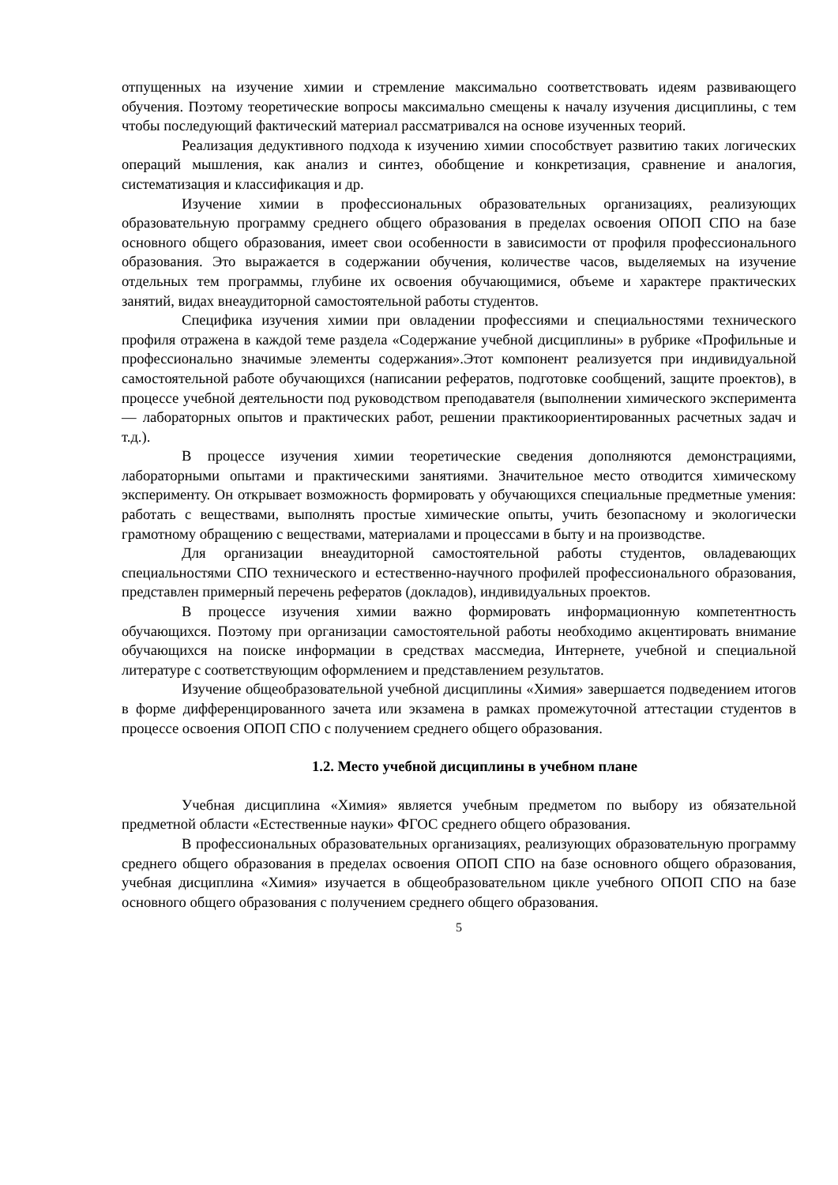отпущенных на изучение химии и стремление максимально соответствовать идеям развивающего обучения. Поэтому теоретические вопросы максимально смещены к началу изучения дисциплины, с тем чтобы последующий фактический материал рассматривался на основе изученных теорий.
Реализация дедуктивного подхода к изучению химии способствует развитию таких логических операций мышления, как анализ и синтез, обобщение и конкретизация, сравнение и аналогия, систематизация и классификация и др.
Изучение химии в профессиональных образовательных организациях, реализующих образовательную программу среднего общего образования в пределах освоения ОПОП СПО на базе основного общего образования, имеет свои особенности в зависимости от профиля профессионального образования. Это выражается в содержании обучения, количестве часов, выделяемых на изучение отдельных тем программы, глубине их освоения обучающимися, объеме и характере практических занятий, видах внеаудиторной самостоятельной работы студентов.
Специфика изучения химии при овладении профессиями и специальностями технического профиля отражена в каждой теме раздела «Содержание учебной дисциплины» в рубрике «Профильные и профессионально значимые элементы содержания».Этот компонент реализуется при индивидуальной самостоятельной работе обучающихся (написании рефератов, подготовке сообщений, защите проектов), в процессе учебной деятельности под руководством преподавателя (выполнении химического эксперимента — лабораторных опытов и практических работ, решении практикоориентированных расчетных задач и т.д.).
В процессе изучения химии теоретические сведения дополняются демонстрациями, лабораторными опытами и практическими занятиями. Значительное место отводится химическому эксперименту. Он открывает возможность формировать у обучающихся специальные предметные умения: работать с веществами, выполнять простые химические опыты, учить безопасному и экологически грамотному обращению с веществами, материалами и процессами в быту и на производстве.
Для организации внеаудиторной самостоятельной работы студентов, овладевающих специальностями СПО технического и естественно-научного профилей профессионального образования, представлен примерный перечень рефератов (докладов), индивидуальных проектов.
В процессе изучения химии важно формировать информационную компетентность обучающихся. Поэтому при организации самостоятельной работы необходимо акцентировать внимание обучающихся на поиске информации в средствах массмедиа, Интернете, учебной и специальной литературе с соответствующим оформлением и представлением результатов.
Изучение общеобразовательной учебной дисциплины «Химия» завершается подведением итогов в форме дифференцированного зачета или экзамена в рамках промежуточной аттестации студентов в процессе освоения ОПОП СПО с получением среднего общего образования.
1.2. Место учебной дисциплины в учебном плане
Учебная дисциплина «Химия» является учебным предметом по выбору из обязательной предметной области «Естественные науки» ФГОС среднего общего образования.
В профессиональных образовательных организациях, реализующих образовательную программу среднего общего образования в пределах освоения ОПОП СПО на базе основного общего образования, учебная дисциплина «Химия» изучается в общеобразовательном цикле учебного ОПОП СПО на базе основного общего образования с получением среднего общего образования.
5